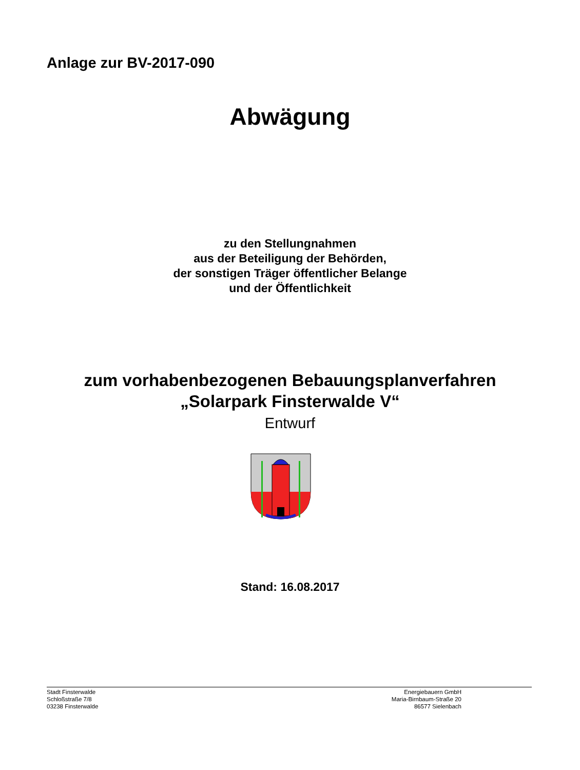Anlage zur BV-2017-090
Abwägung
zu den Stellungnahmen
aus der Beteiligung der Behörden,
der sonstigen Träger öffentlicher Belange
und der Öffentlichkeit
zum vorhabenbezogenen Bebauungsplanverfahren
„Solarpark Finsterwalde V“
Entwurf
Stand: 16.08.2017
Stadt Finsterwalde
Schloßstraße 7/8
03238 Finsterwalde
Energiebauern GmbH
Maria-Birnbaum-Straße 20
86577 Sielenbach